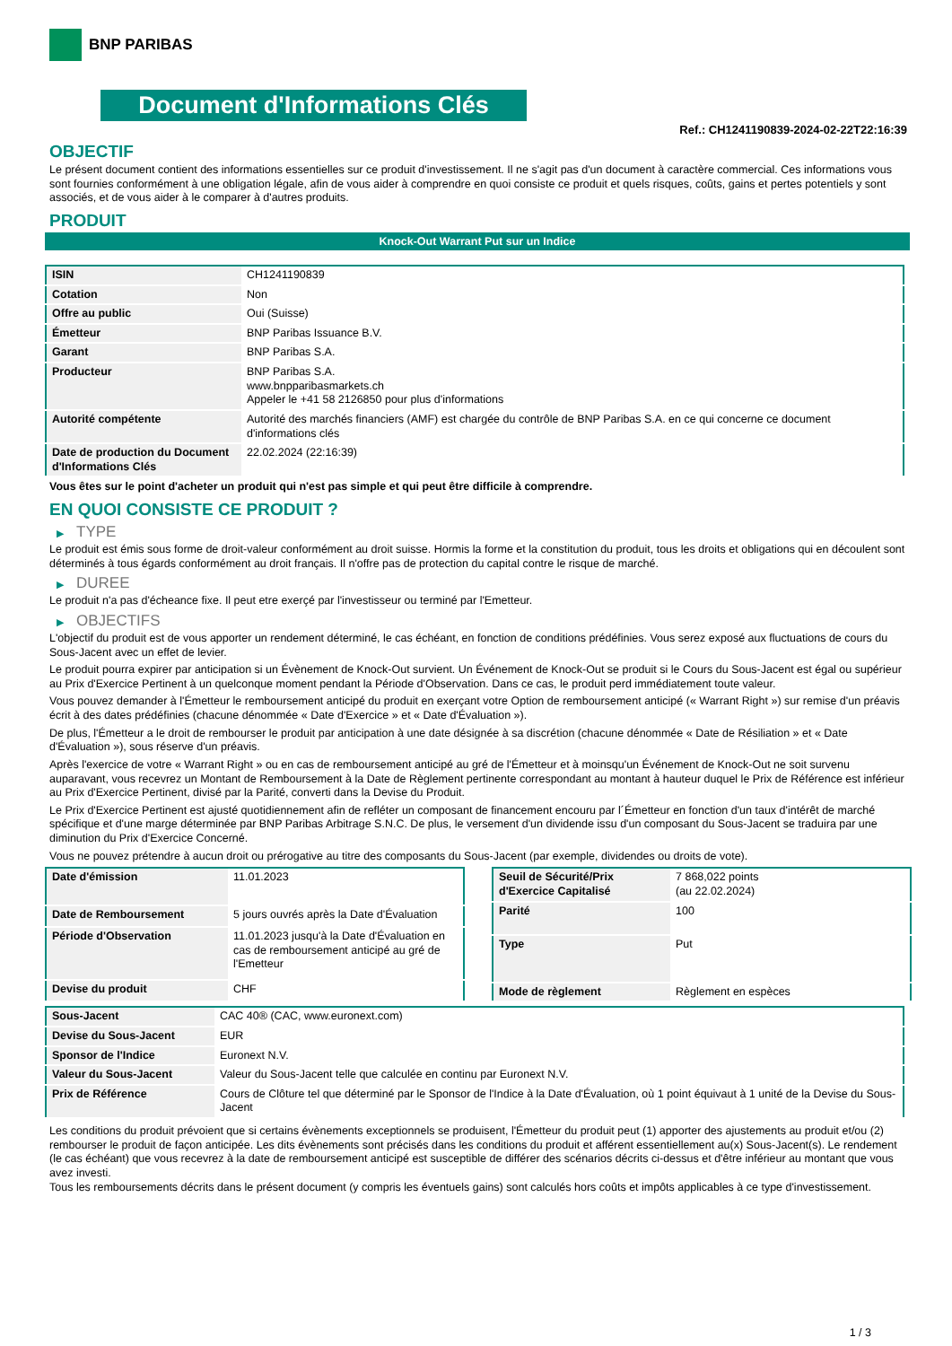BNP PARIBAS
Document d'Informations Clés
Ref.: CH1241190839-2024-02-22T22:16:39
OBJECTIF
Le présent document contient des informations essentielles sur ce produit d'investissement. Il ne s'agit pas d'un document à caractère commercial. Ces informations vous sont fournies conformément à une obligation légale, afin de vous aider à comprendre en quoi consiste ce produit et quels risques, coûts, gains et pertes potentiels y sont associés, et de vous aider à le comparer à d'autres produits.
PRODUIT
Knock-Out Warrant Put sur un Indice
| ISIN | CH1241190839 |
| Cotation | Non |
| Offre au public | Oui (Suisse) |
| Émetteur | BNP Paribas Issuance B.V. |
| Garant | BNP Paribas S.A. |
| Producteur | BNP Paribas S.A. www.bnpparibasmarkets.ch Appeler le +41 58 2126850 pour plus d'informations |
| Autorité compétente | Autorité des marchés financiers (AMF) est chargée du contrôle de BNP Paribas S.A. en ce qui concerne ce document d'informations clés |
| Date de production du Document d'Informations Clés | 22.02.2024 (22:16:39) |
Vous êtes sur le point d'acheter un produit qui n'est pas simple et qui peut être difficile à comprendre.
EN QUOI CONSISTE CE PRODUIT ?
▶ TYPE
Le produit est émis sous forme de droit-valeur conformément au droit suisse. Hormis la forme et la constitution du produit, tous les droits et obligations qui en découlent sont déterminés à tous égards conformément au droit français. Il n'offre pas de protection du capital contre le risque de marché.
▶ DUREE
Le produit n'a pas d'écheance fixe. Il peut etre exerçé par l'investisseur ou terminé par l'Emetteur.
▶ OBJECTIFS
L'objectif du produit est de vous apporter un rendement déterminé, le cas échéant, en fonction de conditions prédéfinies. Vous serez exposé aux fluctuations de cours du Sous-Jacent avec un effet de levier.
Le produit pourra expirer par anticipation si un Évènement de Knock-Out survient. Un Événement de Knock-Out se produit si le Cours du Sous-Jacent est égal ou supérieur au Prix d'Exercice Pertinent à un quelconque moment pendant la Période d'Observation. Dans ce cas, le produit perd immédiatement toute valeur.
Vous pouvez demander à l'Émetteur le remboursement anticipé du produit en exerçant votre Option de remboursement anticipé (« Warrant Right ») sur remise d'un préavis écrit à des dates prédéfinies (chacune dénommée « Date d'Exercice » et « Date d'Évaluation »).
De plus, l'Émetteur a le droit de rembourser le produit par anticipation à une date désignée à sa discrétion (chacune dénommée « Date de Résiliation » et « Date d'Évaluation »), sous réserve d'un préavis.
Après l'exercice de votre « Warrant Right » ou en cas de remboursement anticipé au gré de l'Émetteur et à moinsqu'un Événement de Knock-Out ne soit survenu auparavant, vous recevrez un Montant de Remboursement à la Date de Règlement pertinente correspondant au montant à hauteur duquel le Prix de Référence est inférieur au Prix d'Exercice Pertinent, divisé par la Parité, converti dans la Devise du Produit.
Le Prix d'Exercice Pertinent est ajusté quotidiennement afin de refléter un composant de financement encouru par l´Émetteur en fonction d'un taux d'intérêt de marché spécifique et d'une marge déterminée par BNP Paribas Arbitrage S.N.C. De plus, le versement d'un dividende issu d'un composant du Sous-Jacent se traduira par une diminution du Prix d'Exercice Concerné.
Vous ne pouvez prétendre à aucun droit ou prérogative au titre des composants du Sous-Jacent (par exemple, dividendes ou droits de vote).
| Date d'émission | 11.01.2023 |
| Date de Remboursement | 5 jours ouvrés après la Date d'Évaluation |
| Période d'Observation | 11.01.2023 jusqu'à la Date d'Évaluation en cas de remboursement anticipé au gré de l'Emetteur |
| Devise du produit | CHF |
| Seuil de Sécurité/Prix d'Exercice Capitalisé | 7 868,022 points (au 22.02.2024) |
| Parité | 100 |
| Type | Put |
| Mode de règlement | Règlement en espèces |
| Sous-Jacent | CAC 40® (CAC, www.euronext.com) |
| Devise du Sous-Jacent | EUR |
| Sponsor de l'Indice | Euronext N.V. |
| Valeur du Sous-Jacent | Valeur du Sous-Jacent telle que calculée en continu par Euronext N.V. |
| Prix de Référence | Cours de Clôture tel que déterminé par le Sponsor de l'Indice à la Date d'Évaluation, où 1 point équivaut à 1 unité de la Devise du Sous-Jacent |
Les conditions du produit prévoient que si certains évènements exceptionnels se produisent, l'Émetteur du produit peut (1) apporter des ajustements au produit et/ou (2) rembourser le produit de façon anticipée. Les dits évènements sont précisés dans les conditions du produit et afférent essentiellement au(x) Sous-Jacent(s). Le rendement (le cas échéant) que vous recevrez à la date de remboursement anticipé est susceptible de différer des scénarios décrits ci-dessus et d'être inférieur au montant que vous avez investi.
Tous les remboursements décrits dans le présent document (y compris les éventuels gains) sont calculés hors coûts et impôts applicables à ce type d'investissement.
1 / 3